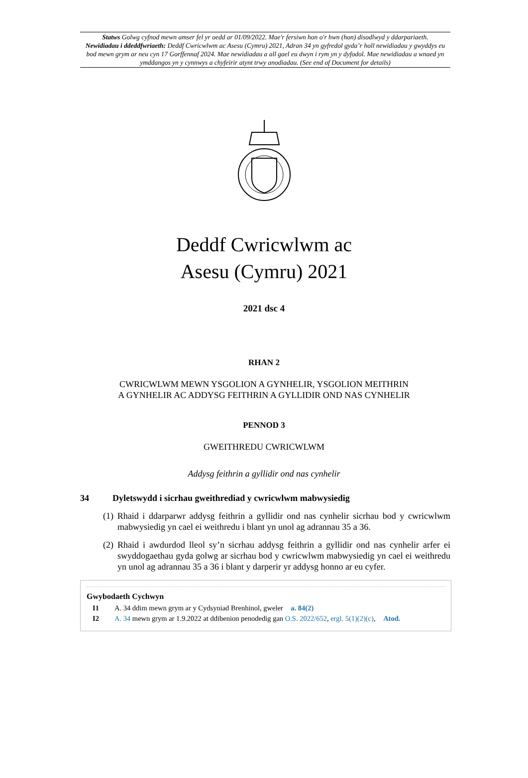Statws Golwg cyfnod mewn amser fel yr oedd ar 01/09/2022. Mae'r fersiwn hon o'r hwn (hon) disodlwyd y ddarpariaeth.
Newidiadau i ddeddfwriaeth: Deddf Cwricwlwm ac Asesu (Cymru) 2021, Adran 34 yn gyfredol gyda’r holl newidiadau y gwyddys eu bod mewn grym ar neu cyn 17 Gorffennaf 2024. Mae newidiadau a all gael eu dwyn i rym yn y dyfodol. Mae newidiadau a wnaed yn ymddangos yn y cynnwys a chyfeirir atynt trwy anodiadau. (See end of Document for details)
Deddf Cwricwlwm ac
Asesu (Cymru) 2021
2021 dsc 4
RHAN 2
CWRICWLWM MEWN YSGOLION A GYNHELIR, YSGOLION MEITHRIN
A GYNHELIR AC ADDYSG FEITHRIN A GYLLIDIR OND NAS CYNHELIR
PENNOD 3
GWEITHREDU CWRICWLWM
Addysg feithrin a gyllidir ond nas cynhelir
34 Dyletswydd i sicrhau gweithrediad y cwricwlwm mabwysiedig
(1) Rhaid i ddarparwr addysg feithrin a gyllidir ond nas cynhelir sicrhau bod y cwricwlwm mabwysiedig yn cael ei weithredu i blant yn unol ag adrannau 35 a 36.
(2) Rhaid i awdurdod lleol sy’n sicrhau addysg feithrin a gyllidir ond nas cynhelir arfer ei swyddogaethau gyda golwg ar sicrhau bod y cwricwlwm mabwysiedig yn cael ei weithredu yn unol ag adrannau 35 a 36 i blant y darperir yr addysg honno ar eu cyfer.
Gwybodaeth Cychwyn
I1 A. 34 ddim mewn grym ar y Cydsyniad Brenhinol, gweler a. 84(2)
I2 A. 34 mewn grym ar 1.9.2022 at ddibenion penodedig gan O.S. 2022/652, ergl. 5(1)(2)(c), Atod.